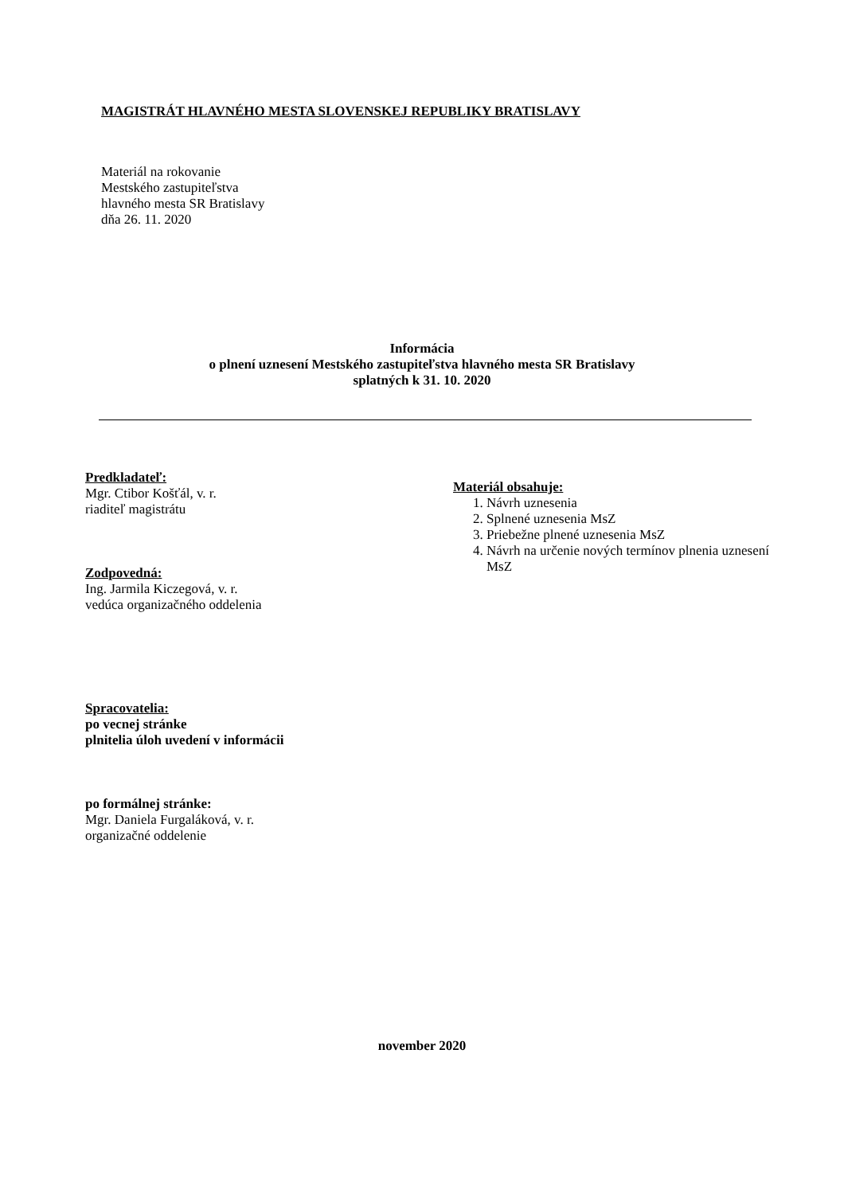MAGISTRÁT HLAVNÉHO MESTA SLOVENSKEJ REPUBLIKY BRATISLAVY
Materiál na rokovanie
Mestského zastupiteľstva
hlavného mesta SR Bratislavy
dňa 26. 11. 2020
Informácia
o plnení uznesení Mestského zastupiteľstva hlavného mesta SR Bratislavy
splatných k 31. 10. 2020
Predkladateľ:
Mgr. Ctibor Košťál, v. r.
riaditeľ magistrátu
Zodpovedná:
Ing. Jarmila Kiczegová, v. r.
vedúca organizačného oddelenia
Spracovatelia:
po vecnej stránke
plnitelia úloh uvedení v informácii
po formálnej stránke:
Mgr. Daniela Furgaláková, v. r.
organizačné oddelenie
Materiál obsahuje:
1. Návrh uznesenia
2. Splnené uznesenia MsZ
3. Priebežne plnené uznesenia MsZ
4. Návrh na určenie nových termínov plnenia uznesení MsZ
november 2020